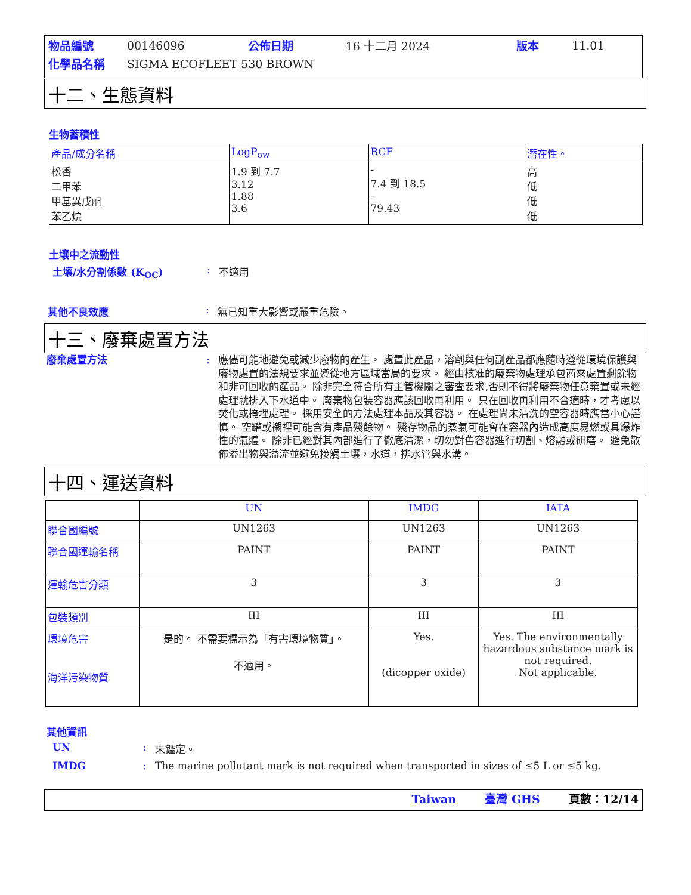| 物品編號 | 00146096 | 公佈日期 | 16 十二月 2024 | 版本 | 11.01 |
| 化學品名稱 | SIGMA ECOFLEET 530 BROWN | | | | |
十二、生態資料
生物蓄積性
| 產品/成分名稱 | LogP<sub>ow</sub> | BCF | 潛在性。 |
| --- | --- | --- | --- |
| 松香 二甲苯 甲基異戊酮 苯乙烷 | 1.9 到 7.7 3.12 1.88 3.6 | - 7.4 到 18.5 - 79.43 | 高 低 低 低 |
土壤中之流動性
土壤/水分割係數 (K<sub>OC</sub>): 不適用
其他不良效應: 無已知重大影響或嚴重危險。
十三、廢棄處置方法
廢棄處置方法: 應儘可能地避免或減少廢物的產生。 處置此產品，溶劑與任何副產品都應隨時遵從環境保護與廢物處置的法規要求並遵從地方區域當局的要求。 經由核准的廢棄物處理承包商來處置剩餘物和非可回收的產品。 除非完全符合所有主管機關之審查要求,否則不得將廢棄物任意棄置或未經處理就排入下水道中。 廢棄物包裝容器應該回收再利用。 只在回收再利用不合適時，才考慮以焚化或掩埋處理。 採用安全的方法處理本品及其容器。 在處理尚未清洗的空容器時應當小心謹慎。 空罐或襯裡可能含有產品殘餘物。 殘存物品的蒸氣可能會在容器內造成高度易燃或具爆炸性的氣體。 除非已經對其內部進行了徹底清潔，切勿對舊容器進行切割、熔融或研磨。 避免散佈溢出物與溢流並避免接觸土壤，水道，排水管與水溝。
十四、運送資料
| | UN | IMDG | IATA |
| --- | --- | --- | --- |
| 聯合國編號 | UN1263 | UN1263 | UN1263 |
| 聯合國運輸名稱 | PAINT | PAINT | PAINT |
| 運輸危害分類 | 3 | 3 | 3 |
| 包裝類別 | III | III | III |
| 環境危害 海洋污染物質 | 是的。 不需要標示為「有害環境物質」。 不適用。 | Yes. (dicopper oxide) | Yes. The environmentally hazardous substance mark is not required. Not applicable. |
其他資訊
UN: 未鑑定。
IMDG: The marine pollutant mark is not required when transported in sizes of ≤5 L or ≤5 kg.
Taiwan 臺灣 GHS 頁數：12/14